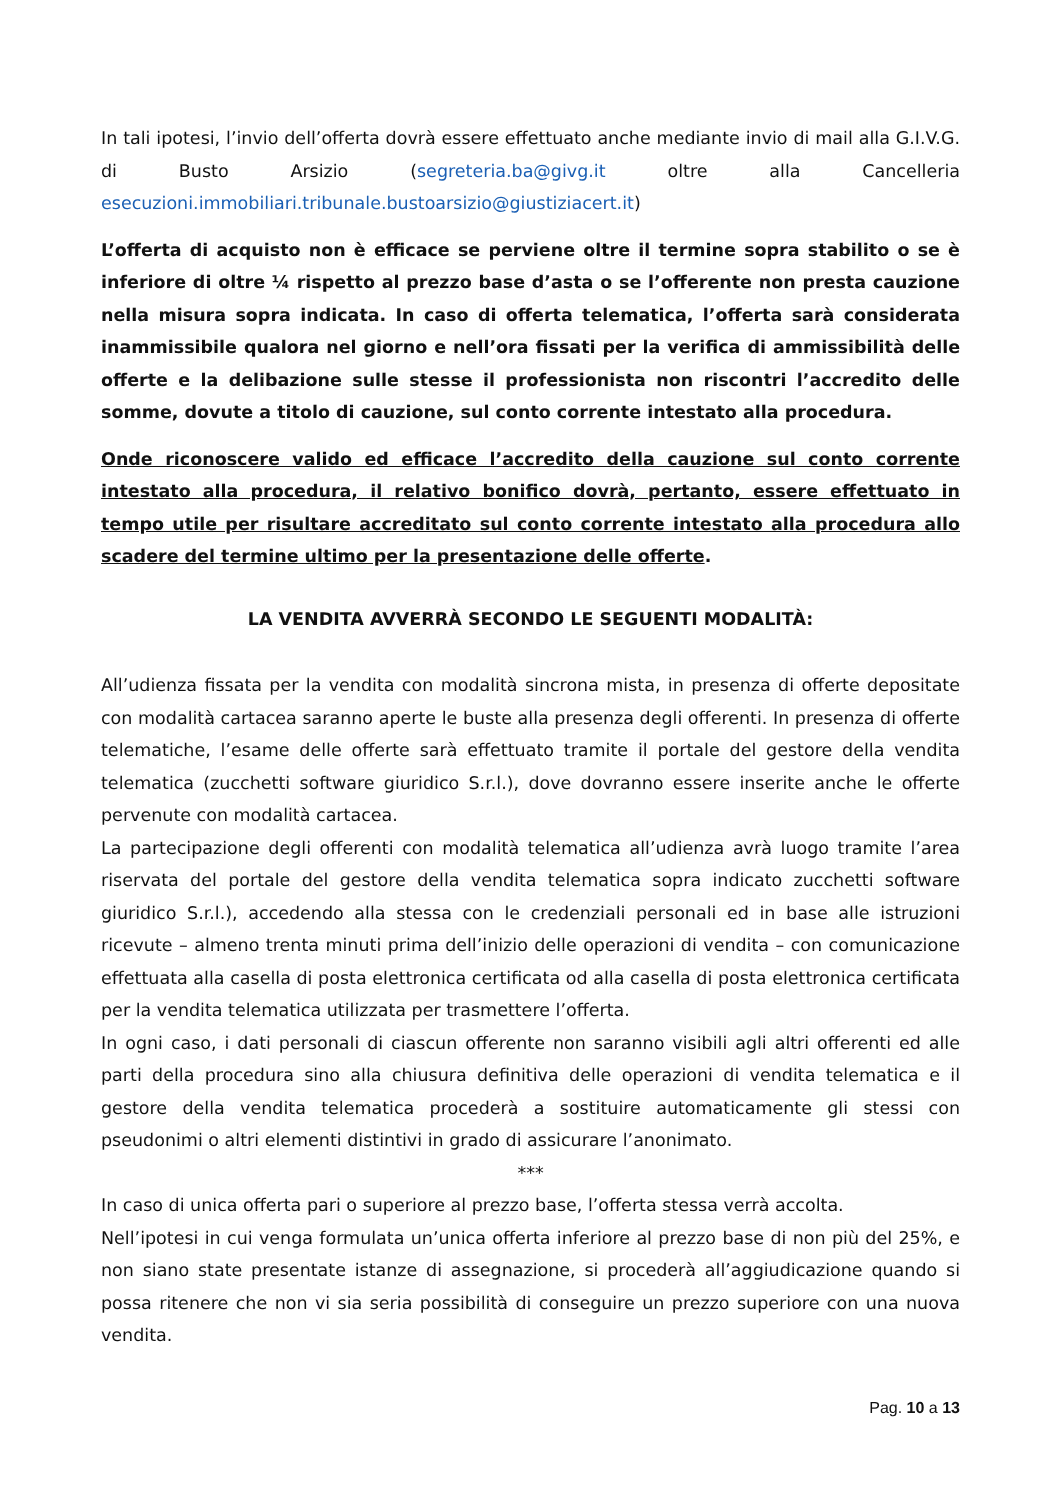In tali ipotesi, l’invio dell’offerta dovrà essere effettuato anche mediante invio di mail alla G.I.V.G. di Busto Arsizio (segreteria.ba@givg.it oltre alla Cancelleria esecuzioni.immobiliari.tribunale.bustoarsizio@giustiziacert.it)
L’offerta di acquisto non è efficace se perviene oltre il termine sopra stabilito o se è inferiore di oltre ¼ rispetto al prezzo base d’asta o se l’offerente non presta cauzione nella misura sopra indicata. In caso di offerta telematica, l’offerta sarà considerata inammissibile qualora nel giorno e nell’ora fissati per la verifica di ammissibilità delle offerte e la delibazione sulle stesse il professionista non riscontri l’accredito delle somme, dovute a titolo di cauzione, sul conto corrente intestato alla procedura.
Onde riconoscere valido ed efficace l’accredito della cauzione sul conto corrente intestato alla procedura, il relativo bonifico dovrà, pertanto, essere effettuato in tempo utile per risultare accreditato sul conto corrente intestato alla procedura allo scadere del termine ultimo per la presentazione delle offerte.
LA VENDITA AVVERRÀ SECONDO LE SEGUENTI MODALITÀ:
All’udienza fissata per la vendita con modalità sincrona mista, in presenza di offerte depositate con modalità cartacea saranno aperte le buste alla presenza degli offerenti. In presenza di offerte telematiche, l’esame delle offerte sarà effettuato tramite il portale del gestore della vendita telematica (zucchetti software giuridico S.r.l.), dove dovranno essere inserite anche le offerte pervenute con modalità cartacea.
La partecipazione degli offerenti con modalità telematica all’udienza avrà luogo tramite l’area riservata del portale del gestore della vendita telematica sopra indicato zucchetti software giuridico S.r.l.), accedendo alla stessa con le credenziali personali ed in base alle istruzioni ricevute – almeno trenta minuti prima dell’inizio delle operazioni di vendita – con comunicazione effettuata alla casella di posta elettronica certificata od alla casella di posta elettronica certificata per la vendita telematica utilizzata per trasmettere l’offerta.
In ogni caso, i dati personali di ciascun offerente non saranno visibili agli altri offerenti ed alle parti della procedura sino alla chiusura definitiva delle operazioni di vendita telematica e il gestore della vendita telematica procederà a sostituire automaticamente gli stessi con pseudonimi o altri elementi distintivi in grado di assicurare l’anonimato.
***
In caso di unica offerta pari o superiore al prezzo base, l’offerta stessa verrà accolta.
Nell’ipotesi in cui venga formulata un’unica offerta inferiore al prezzo base di non più del 25%, e non siano state presentate istanze di assegnazione, si procederà all’aggiudicazione quando si possa ritenere che non vi sia seria possibilità di conseguire un prezzo superiore con una nuova vendita.
Pag. 10 a 13